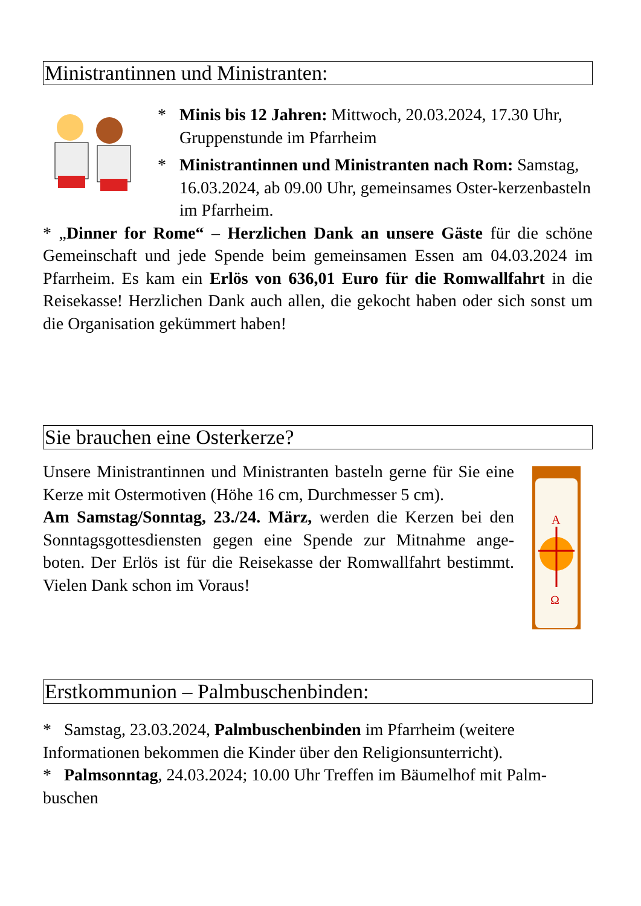Ministrantinnen und Ministranten:
* Minis bis 12 Jahren: Mittwoch, 20.03.2024, 17.30 Uhr, Gruppenstunde im Pfarrheim
* Ministrantinnen und Ministranten nach Rom: Samstag, 16.03.2024, ab 09.00 Uhr, gemeinsames Oster-kerzenbasteln im Pfarrheim.
* „Dinner for Rome“ – Herzlichen Dank an unsere Gäste für die schöne Gemeinschaft und jede Spende beim gemeinsamen Essen am 04.03.2024 im Pfarrheim. Es kam ein Erlös von 636,01 Euro für die Romwallfahrt in die Reisekasse! Herzlichen Dank auch allen, die gekocht haben oder sich sonst um die Organisation gekümmert haben!
Sie brauchen eine Osterkerze?
Unsere Ministrantinnen und Ministranten basteln gerne für Sie eine Kerze mit Ostermotiven (Höhe 16 cm, Durchmesser 5 cm).
Am Samstag/Sonntag, 23./24. März, werden die Kerzen bei den Sonntagsgottesdiensten gegen eine Spende zur Mitnahme ange-boten. Der Erlös ist für die Reisekasse der Romwallfahrt bestimmt. Vielen Dank schon im Voraus!
A
Ω
Erstkommunion – Palmbuschenbinden:
* Samstag, 23.03.2024, Palmbuschenbinden im Pfarrheim (weitere Informationen bekommen die Kinder über den Religionsunterricht).
* Palmsonntag, 24.03.2024; 10.00 Uhr Treffen im Bäumelhof mit Palm-buschen